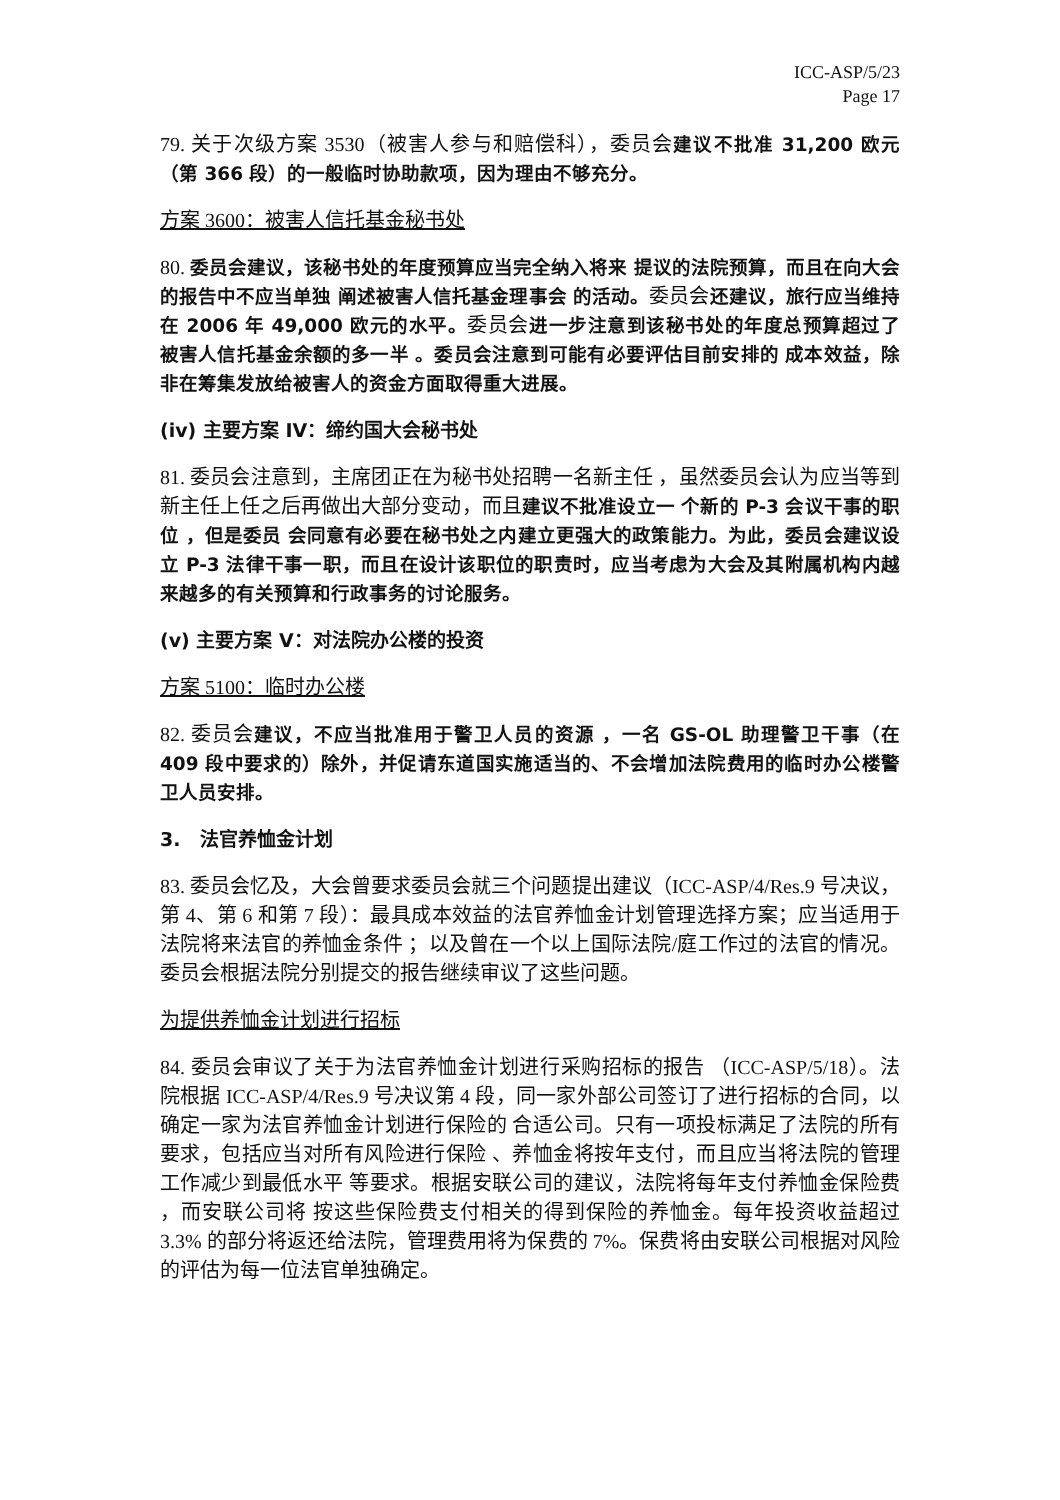ICC-ASP/5/23
Page 17
79. 关于次级方案 3530（被害人参与和赔偿科），委员会建议不批准 31,200 欧元（第 366 段）的一般临时协助款项，因为理由不够充分。
方案 3600：被害人信托基金秘书处
80. 委员会建议，该秘书处的年度预算应当完全纳入将来 提议的法院预算，而且在向大会的报告中不应当单独 阐述被害人信托基金理事会 的活动。委员会还建议，旅行应当维持在 2006 年 49,000 欧元的水平。委员会进一步注意到该秘书处的年度总预算超过了被害人信托基金余额的多一半 。委员会注意到可能有必要评估目前安排的 成本效益，除非在筹集发放给被害人的资金方面取得重大进展。
(iv) 主要方案 IV：缔约国大会秘书处
81. 委员会注意到，主席团正在为秘书处招聘一名新主任 ，虽然委员会认为应当等到新主任上任之后再做出大部分变动，而且建议不批准设立一 个新的 P-3 会议干事的职位 ，但是委员 会同意有必要在秘书处之内建立更强大的政策能力。为此，委员会建议设立 P-3 法律干事一职，而且在设计该职位的职责时，应当考虑为大会及其附属机构内越来越多的有关预算和行政事务的讨论服务。
(v) 主要方案 V：对法院办公楼的投资
方案 5100：临时办公楼
82. 委员会建议，不应当批准用于警卫人员的资源 ，一名 GS-OL 助理警卫干事（在 409 段中要求的）除外，并促请东道国实施适当的、不会增加法院费用的临时办公楼警卫人员安排。
3. 法官养恤金计划
83. 委员会忆及，大会曾要求委员会就三个问题提出建议（ICC-ASP/4/Res.9 号决议，第 4、第 6 和第 7 段）：最具成本效益的法官养恤金计划管理选择方案；应当适用于法院将来法官的养恤金条件 ；以及曾在一个以上国际法院/庭工作过的法官的情况。委员会根据法院分别提交的报告继续审议了这些问题。
为提供养恤金计划进行招标
84. 委员会审议了关于为法官养恤金计划进行采购招标的报告 （ICC-ASP/5/18）。法院根据 ICC-ASP/4/Res.9 号决议第 4 段，同一家外部公司签订了进行招标的合同，以确定一家为法官养恤金计划进行保险的 合适公司。只有一项投标满足了法院的所有要求，包括应当对所有风险进行保险 、养恤金将按年支付，而且应当将法院的管理工作减少到最低水平 等要求。根据安联公司的建议，法院将每年支付养恤金保险费 ，而安联公司将 按这些保险费支付相关的得到保险的养恤金。每年投资收益超过 3.3% 的部分将返还给法院，管理费用将为保费的 7%。保费将由安联公司根据对风险的评估为每一位法官单独确定。